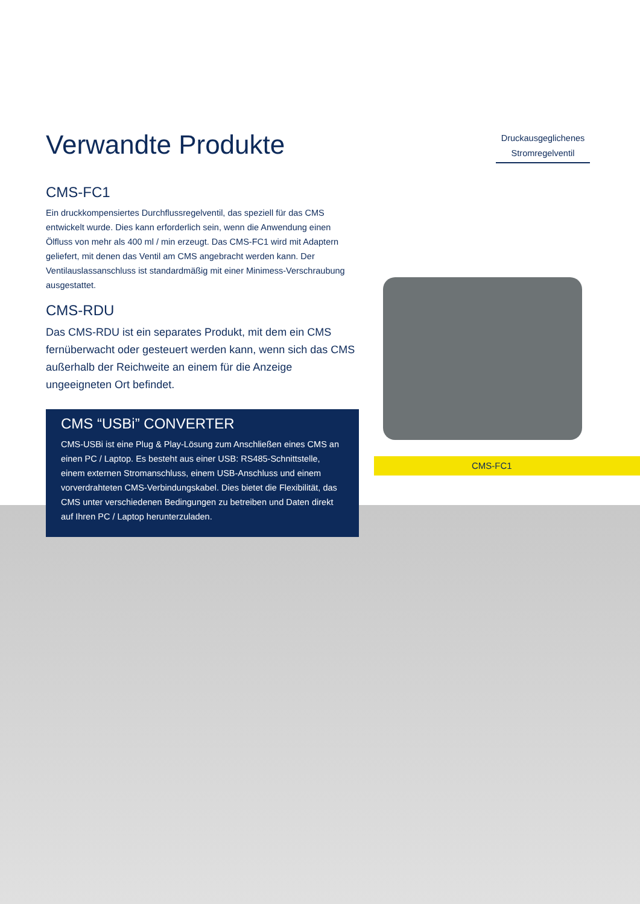Verwandte Produkte
CMS-FC1
Ein druckkompensiertes Durchflussregelventil, das speziell für das CMS entwickelt wurde. Dies kann erforderlich sein, wenn die Anwendung einen Ölfluss von mehr als 400 ml / min erzeugt. Das CMS-FC1 wird mit Adaptern geliefert, mit denen das Ventil am CMS angebracht werden kann. Der Ventilauslassanschluss ist standardmäßig mit einer Minimess-Verschraubung ausgestattet.
CMS-RDU
Das CMS-RDU ist ein separates Produkt, mit dem ein CMS fernüberwacht oder gesteuert werden kann, wenn sich das CMS außerhalb der Reichweite an einem für die Anzeige ungeeigneten Ort befindet.
CMS “USBi” CONVERTER
CMS-USBi ist eine Plug & Play-Lösung zum Anschließen eines CMS an einen PC / Laptop. Es besteht aus einer USB: RS485-Schnittstelle, einem externen Stromanschluss, einem USB-Anschluss und einem vorverdrahteten CMS-Verbindungskabel. Dies bietet die Flexibilität, das CMS unter verschiedenen Bedingungen zu betreiben und Daten direkt auf Ihren PC / Laptop herunterzuladen.
Druckausgeglichenes Stromregelventil
CMS-FC1